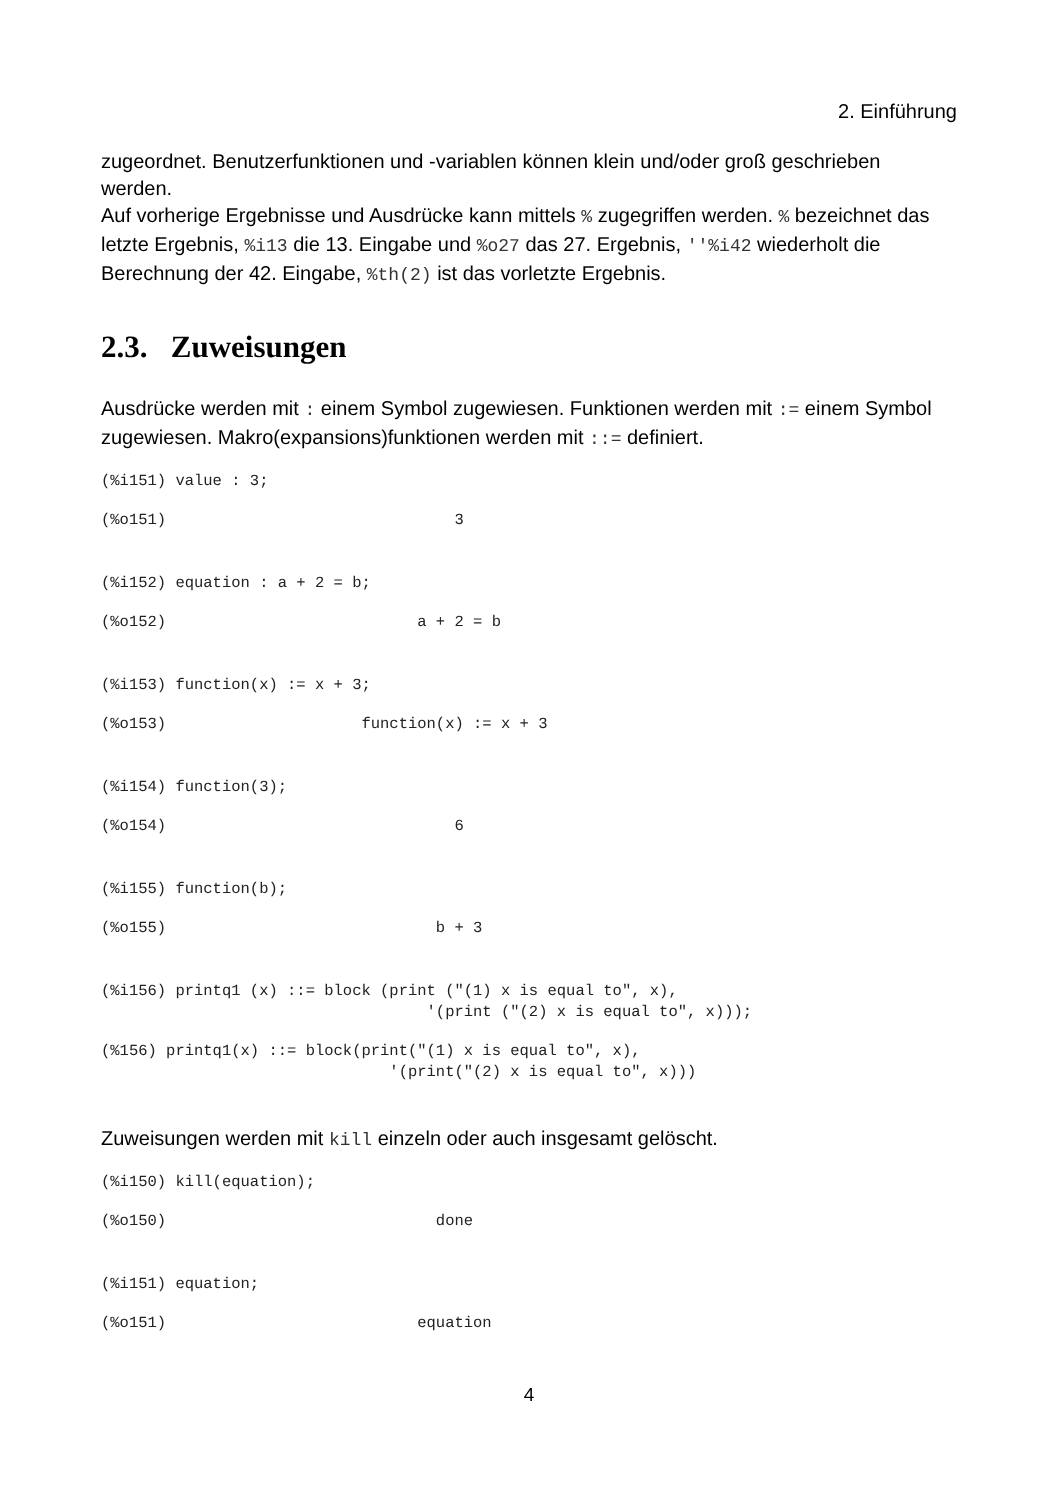2. Einführung
zugeordnet. Benutzerfunktionen und -variablen können klein und/oder groß geschrieben werden.
Auf vorherige Ergebnisse und Ausdrücke kann mittels % zugegriffen werden. % bezeichnet das letzte Ergebnis, %i13 die 13. Eingabe und %o27 das 27. Ergebnis, ''%i42 wiederholt die Berechnung der 42. Eingabe, %th(2) ist das vorletzte Ergebnis.
2.3. Zuweisungen
Ausdrücke werden mit : einem Symbol zugewiesen. Funktionen werden mit := einem Symbol zugewiesen. Makro(expansions)funktionen werden mit ::= definiert.
(%i151) value : 3;
(%o151)                               3
(%i152) equation : a + 2 = b;
(%o152)                           a + 2 = b
(%i153) function(x) := x + 3;
(%o153)                     function(x) := x + 3
(%i154) function(3);
(%o154)                               6
(%i155) function(b);
(%o155)                             b + 3
(%i156) printq1 (x) ::= block (print ("(1) x is equal to", x),
                                   '(print ("(2) x is equal to", x)));
(%156) printq1(x) ::= block(print("(1) x is equal to", x),
                               '(print("(2) x is equal to", x)))
Zuweisungen werden mit kill einzeln oder auch insgesamt gelöscht.
(%i150) kill(equation);
(%o150)                             done
(%i151) equation;
(%o151)                           equation
4